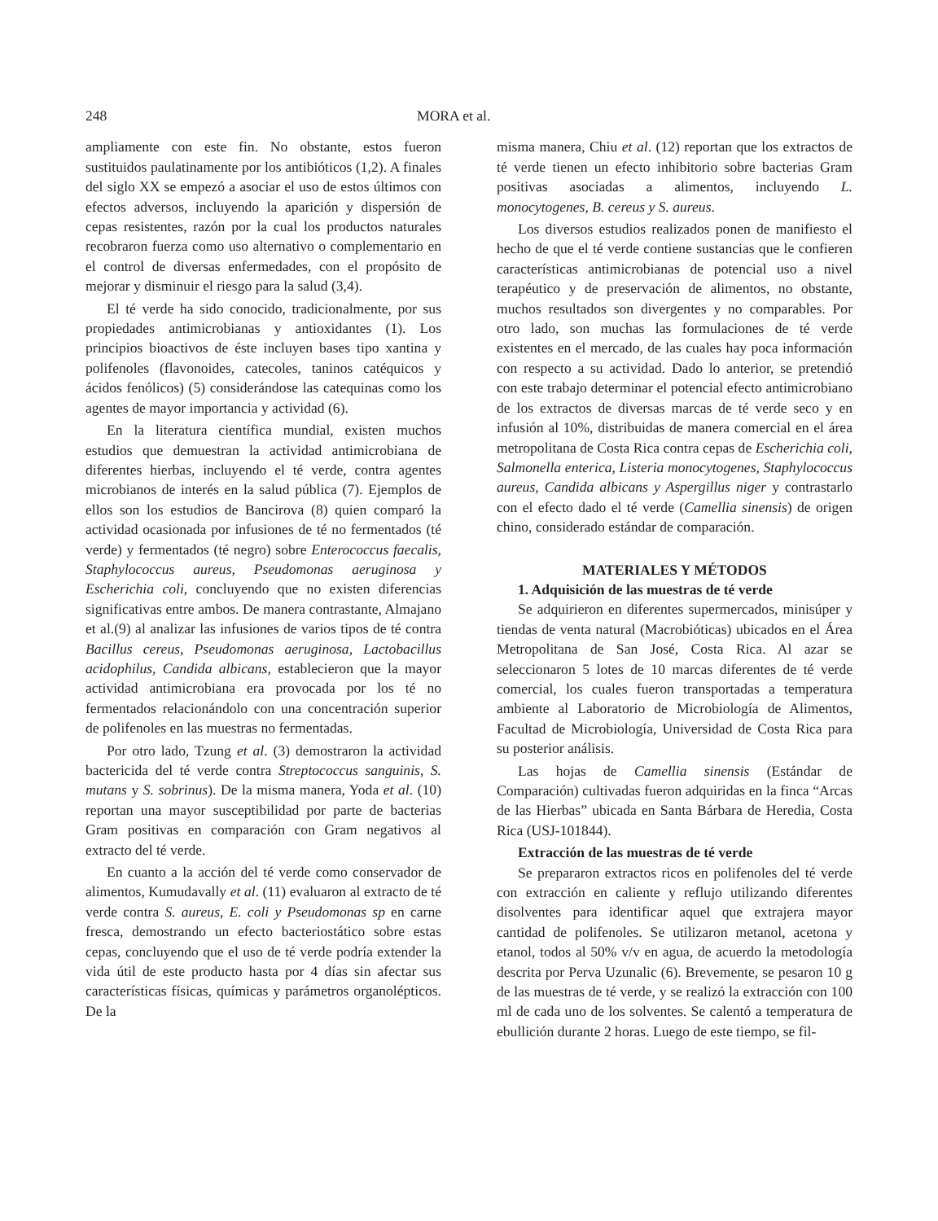248 MORA et al.
ampliamente con este fin. No obstante, estos fueron sustituidos paulatinamente por los antibióticos (1,2). A finales del siglo XX se empezó a asociar el uso de estos últimos con efectos adversos, incluyendo la aparición y dispersión de cepas resistentes, razón por la cual los productos naturales recobraron fuerza como uso alternativo o complementario en el control de diversas enfermedades, con el propósito de mejorar y disminuir el riesgo para la salud (3,4).
El té verde ha sido conocido, tradicionalmente, por sus propiedades antimicrobianas y antioxidantes (1). Los principios bioactivos de éste incluyen bases tipo xantina y polifenoles (flavonoides, catecoles, taninos catéquicos y ácidos fenólicos) (5) considerándose las catequinas como los agentes de mayor importancia y actividad (6).
En la literatura científica mundial, existen muchos estudios que demuestran la actividad antimicrobiana de diferentes hierbas, incluyendo el té verde, contra agentes microbianos de interés en la salud pública (7). Ejemplos de ellos son los estudios de Bancirova (8) quien comparó la actividad ocasionada por infusiones de té no fermentados (té verde) y fermentados (té negro) sobre Enterococcus faecalis, Staphylococcus aureus, Pseudomonas aeruginosa y Escherichia coli, concluyendo que no existen diferencias significativas entre ambos. De manera contrastante, Almajano et al.(9) al analizar las infusiones de varios tipos de té contra Bacillus cereus, Pseudomonas aeruginosa, Lactobacillus acidophilus, Candida albicans, establecieron que la mayor actividad antimicrobiana era provocada por los té no fermentados relacionándolo con una concentración superior de polifenoles en las muestras no fermentadas.
Por otro lado, Tzung et al. (3) demostraron la actividad bactericida del té verde contra Streptococcus sanguinis, S. mutans y S. sobrinus). De la misma manera, Yoda et al. (10) reportan una mayor susceptibilidad por parte de bacterias Gram positivas en comparación con Gram negativos al extracto del té verde.
En cuanto a la acción del té verde como conservador de alimentos, Kumudavally et al. (11) evaluaron al extracto de té verde contra S. aureus, E. coli y Pseudomonas sp en carne fresca, demostrando un efecto bacteriostático sobre estas cepas, concluyendo que el uso de té verde podría extender la vida útil de este producto hasta por 4 días sin afectar sus características físicas, químicas y parámetros organolépticos. De la
misma manera, Chiu et al. (12) reportan que los extractos de té verde tienen un efecto inhibitorio sobre bacterias Gram positivas asociadas a alimentos, incluyendo L. monocytogenes, B. cereus y S. aureus.
Los diversos estudios realizados ponen de manifiesto el hecho de que el té verde contiene sustancias que le confieren características antimicrobianas de potencial uso a nivel terapéutico y de preservación de alimentos, no obstante, muchos resultados son divergentes y no comparables. Por otro lado, son muchas las formulaciones de té verde existentes en el mercado, de las cuales hay poca información con respecto a su actividad. Dado lo anterior, se pretendió con este trabajo determinar el potencial efecto antimicrobiano de los extractos de diversas marcas de té verde seco y en infusión al 10%, distribuidas de manera comercial en el área metropolitana de Costa Rica contra cepas de Escherichia coli, Salmonella enterica, Listeria monocytogenes, Staphylococcus aureus, Candida albicans y Aspergillus niger y contrastarlo con el efecto dado el té verde (Camellia sinensis) de origen chino, considerado estándar de comparación.
MATERIALES Y MÉTODOS
1. Adquisición de las muestras de té verde
Se adquirieron en diferentes supermercados, minisúper y tiendas de venta natural (Macrobióticas) ubicados en el Área Metropolitana de San José, Costa Rica. Al azar se seleccionaron 5 lotes de 10 marcas diferentes de té verde comercial, los cuales fueron transportadas a temperatura ambiente al Laboratorio de Microbiología de Alimentos, Facultad de Microbiología, Universidad de Costa Rica para su posterior análisis.
Las hojas de Camellia sinensis (Estándar de Comparación) cultivadas fueron adquiridas en la finca “Arcas de las Hierbas” ubicada en Santa Bárbara de Heredia, Costa Rica (USJ-101844).
Extracción de las muestras de té verde
Se prepararon extractos ricos en polifenoles del té verde con extracción en caliente y reflujo utilizando diferentes disolventes para identificar aquel que extrajera mayor cantidad de polifenoles. Se utilizaron metanol, acetona y etanol, todos al 50% v/v en agua, de acuerdo la metodología descrita por Perva Uzunalic (6). Brevemente, se pesaron 10 g de las muestras de té verde, y se realizó la extracción con 100 ml de cada uno de los solventes. Se calentó a temperatura de ebullición durante 2 horas. Luego de este tiempo, se fil-